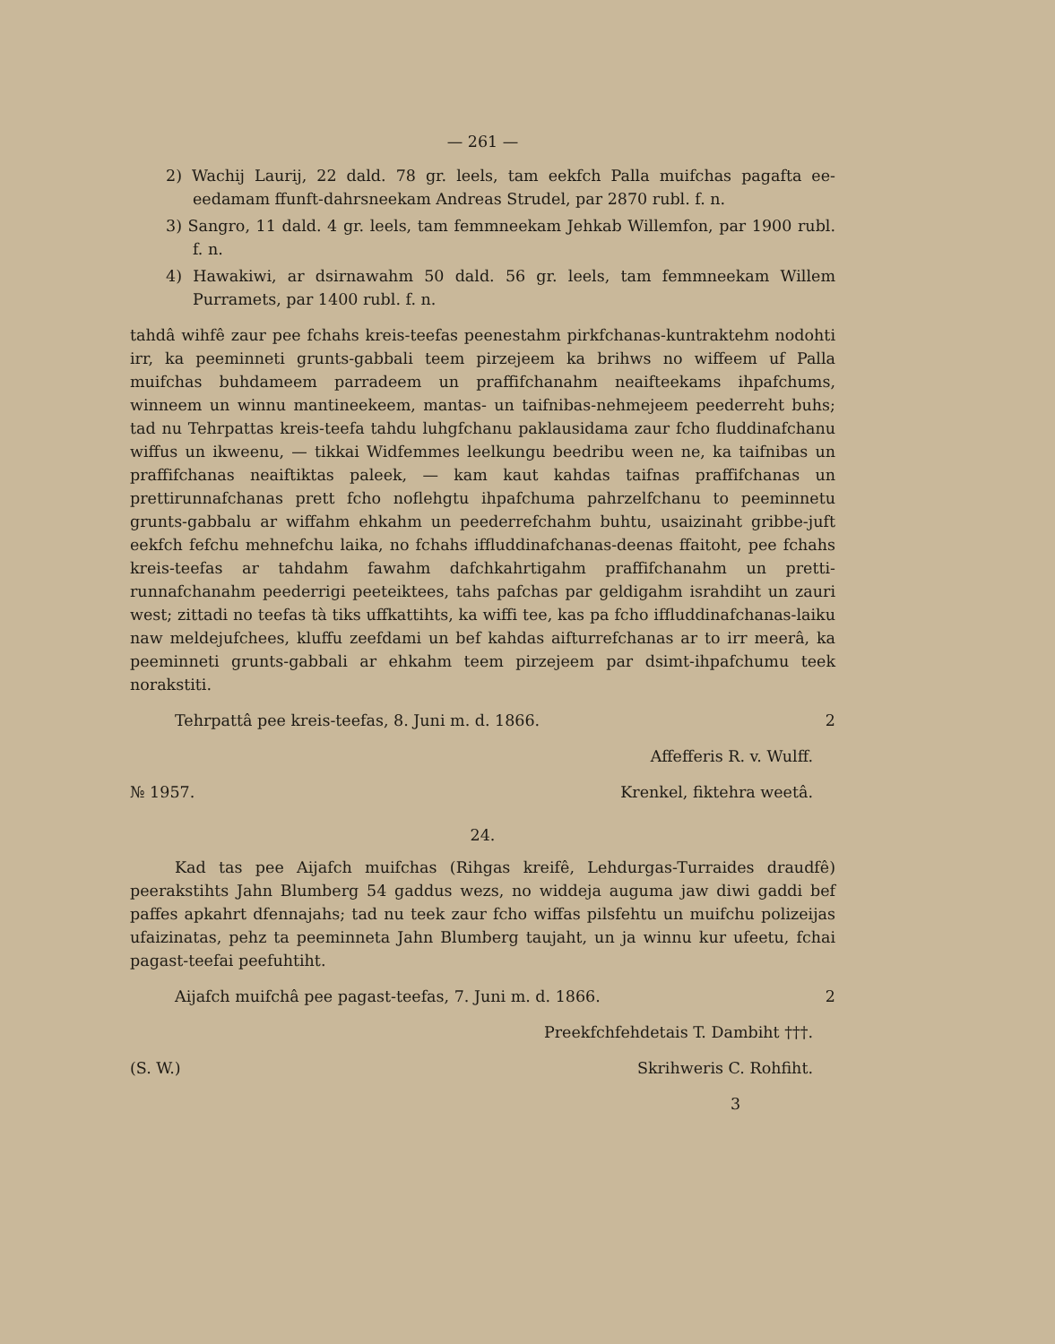— 261 —
2) Wachij Laurij, 22 dald. 78 gr. leels, tam eekfch Palla muifchas pagafta ee-eedamam ffunft-dahrsneekam Andreas Strudel, par 2870 rubl. f. n.
3) Sangro, 11 dald. 4 gr. leels, tam femmneekam Jehkab Willemfon, par 1900 rubl. f. n.
4) Hawakiwi, ar dsirnawahm 50 dald. 56 gr. leels, tam femmneekam Willem Purramets, par 1400 rubl. f. n.
tahdâ wihfê zaur pee fchahs kreis-teefas peenestahm pirkfchanas-kuntraktehm nodohti irr, ka peeminneti grunts-gabbali teem pirzejeem ka brihws no wiffeem uf Palla muifchas buhdameem parradeem un praffifchanahm neaifteekams ihpafchums, winneem un winnu mantineekeem, mantas- un taifnibas-nehmejeem peederreht buhs; tad nu Tehrpattas kreis-teefa tahdu luhgfchanu paklausidama zaur fcho fluddinafchanu wiffus un ikweenu, — tikkai Widfemmes leelkungu beedribu ween ne, ka taifnibas un praffifchanas neaiftiktas paleek, — kam kaut kahdas taifnas praffifchanas un prettirunnafchanas prett fcho noflehgtu ihpafchuma pahrzelfchanu to peeminnetu grunts-gabbalu ar wiffahm ehkahm un peederrefchahm buhtu, usaizinaht gribbe-juft eekfch fefchu mehnefchu laika, no fchahs iffluddinafchanas-deenas ffaitoht, pee fchahs kreis-teefas ar tahdahm fawahm dafchkahrtigahm praffifchanahm un pretti-runnafchanahm peederrigi peeteiktees, tahs pafchas par geldigahm israhdiht un zauri west; zittadi no teefas tà tiks uffkattihts, ka wiffi tee, kas pa fcho iffluddinafchanas-laiku naw meldejufchees, kluffu zeefdami un bef kahdas aifturrefchanas ar to irr meerâ, ka peeminneti grunts-gabbali ar ehkahm teem pirzejeem par dsimt-ihpafchumu teek norakstiti.
Tehrpattâ pee kreis-teefas, 8. Juni m. d. 1866. 2
Affefferis R. v. Wulff.
№ 1957. Krenkel, fiktehra weetâ.
24.
Kad tas pee Aijafch muifchas (Rihgas kreifê, Lehdurgas-Turraides draudfê) peerakstihts Jahn Blumberg 54 gaddus wezs, no widdeja auguma jaw diwi gaddi bef paffes apkahrt dfennajahs; tad nu teek zaur fcho wiffas pilsfehtu un muifchu polizeijas ufaizinatas, pehz ta peeminneta Jahn Blumberg taujaht, un ja winnu kur ufeetu, fchai pagast-teefai peefuhtiht.
Aijafch muifchâ pee pagast-teefas, 7. Juni m. d. 1866. 2
Preekfchfehdetais T. Dambiht †††.
(S. W.) Skrihweris C. Rohfiht.
3